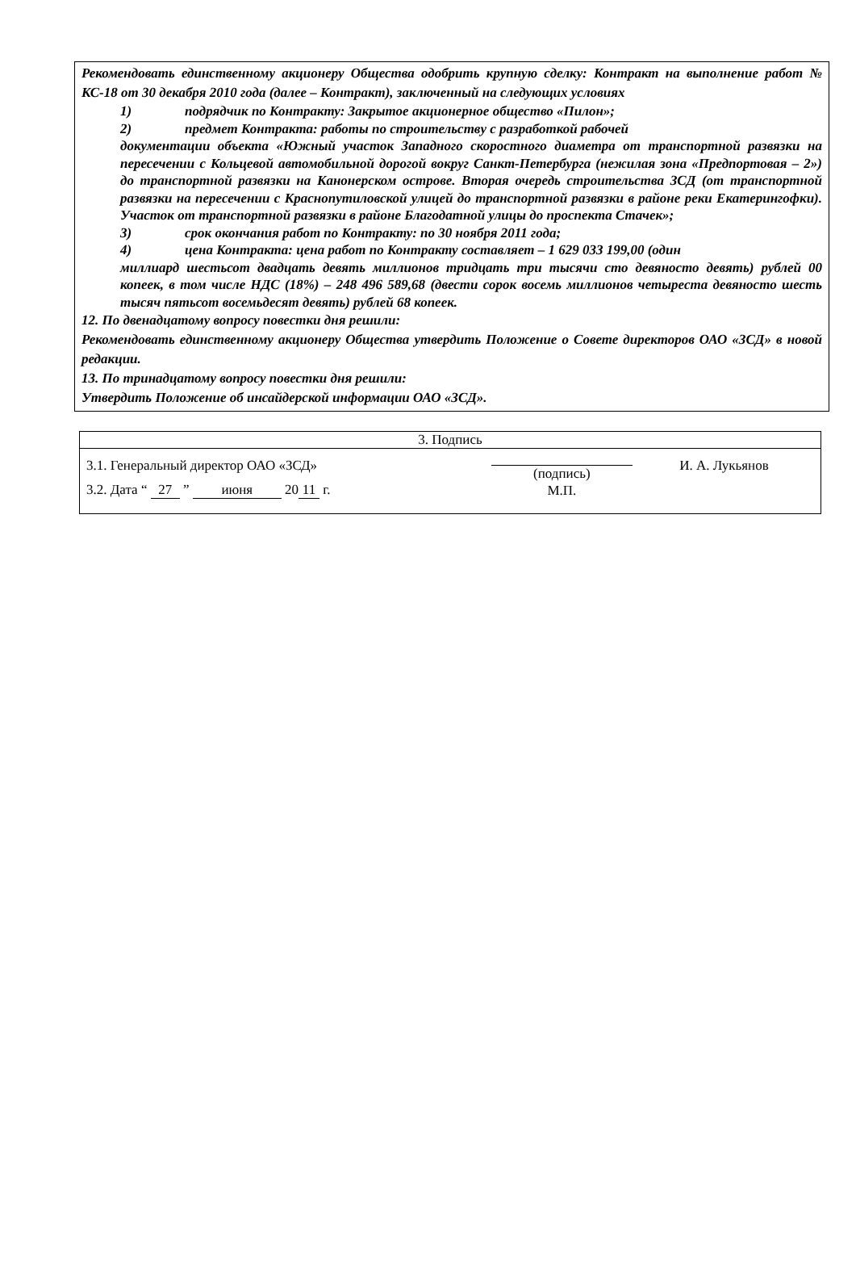Рекомендовать единственному акционеру Общества одобрить крупную сделку: Контракт на выполнение работ № КС-18 от 30 декабря 2010 года (далее – Контракт), заключенный на следующих условиях
1) подрядчик по Контракту: Закрытое акционерное общество «Пилон»;
2) предмет Контракта: работы по строительству с разработкой рабочей
документации объекта «Южный участок Западного скоростного диаметра от транспортной развязки на пересечении с Кольцевой автомобильной дорогой вокруг Санкт-Петербурга (нежилая зона «Предпортовая – 2») до транспортной развязки на Канонерском острове. Вторая очередь строительства ЗСД (от транспортной развязки на пересечении с Краснопутиловской улицей до транспортной развязки в районе реки Екатерингофки). Участок от транспортной развязки в районе Благодатной улицы до проспекта Стачек»;
3) срок окончания работ по Контракту: по 30 ноября 2011 года;
4) цена Контракта: цена работ по Контракту составляет – 1 629 033 199,00 (один
миллиард шестьсот двадцать девять миллионов тридцать три тысячи сто девяносто девять) рублей 00 копеек, в том числе НДС (18%) – 248 496 589,68 (двести сорок восемь миллионов четыреста девяносто шесть тысяч пятьсот восемьдесят девять) рублей 68 копеек.
12. По двенадцатому вопросу повестки дня решили:
Рекомендовать единственному акционеру Общества утвердить Положение о Совете директоров ОАО «ЗСД» в новой редакции.
13. По тринадцатому вопросу повестки дня решили:
Утвердить Положение об инсайдерской информации ОАО «ЗСД».
| 3. Подпись | | |
| 3.1. Генеральный директор ОАО «ЗСД» | (подпись) | И. А. Лукьянов |
| 3.2. Дата “ 27 ” июня 20 11 г. | М.П. | |